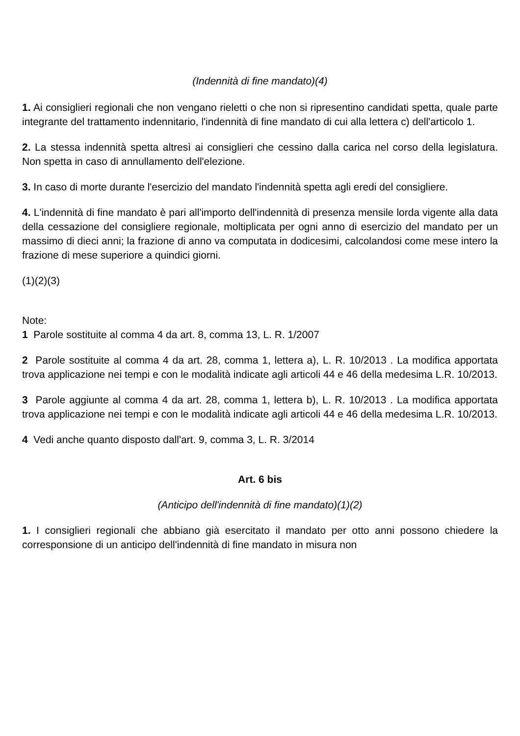(Indennità di fine mandato)(4)
1. Ai consiglieri regionali che non vengano rieletti o che non si ripresentino candidati spetta, quale parte integrante del trattamento indennitario, l'indennità di fine mandato di cui alla lettera c) dell'articolo 1.
2. La stessa indennità spetta altresì ai consiglieri che cessino dalla carica nel corso della legislatura. Non spetta in caso di annullamento dell'elezione.
3. In caso di morte durante l'esercizio del mandato l'indennità spetta agli eredi del consigliere.
4. L'indennità di fine mandato è pari all'importo dell'indennità di presenza mensile lorda vigente alla data della cessazione del consigliere regionale, moltiplicata per ogni anno di esercizio del mandato per un massimo di dieci anni; la frazione di anno va computata in dodicesimi, calcolandosi come mese intero la frazione di mese superiore a quindici giorni.
(1)(2)(3)
Note:
1 Parole sostituite al comma 4 da art. 8, comma 13, L. R. 1/2007
2 Parole sostituite al comma 4 da art. 28, comma 1, lettera a), L. R. 10/2013 . La modifica apportata trova applicazione nei tempi e con le modalità indicate agli articoli 44 e 46 della medesima L.R. 10/2013.
3 Parole aggiunte al comma 4 da art. 28, comma 1, lettera b), L. R. 10/2013 . La modifica apportata trova applicazione nei tempi e con le modalità indicate agli articoli 44 e 46 della medesima L.R. 10/2013.
4 Vedi anche quanto disposto dall'art. 9, comma 3, L. R. 3/2014
Art. 6 bis
(Anticipo dell'indennità di fine mandato)(1)(2)
1. I consiglieri regionali che abbiano già esercitato il mandato per otto anni possono chiedere la corresponsione di un anticipo dell'indennità di fine mandato in misura non